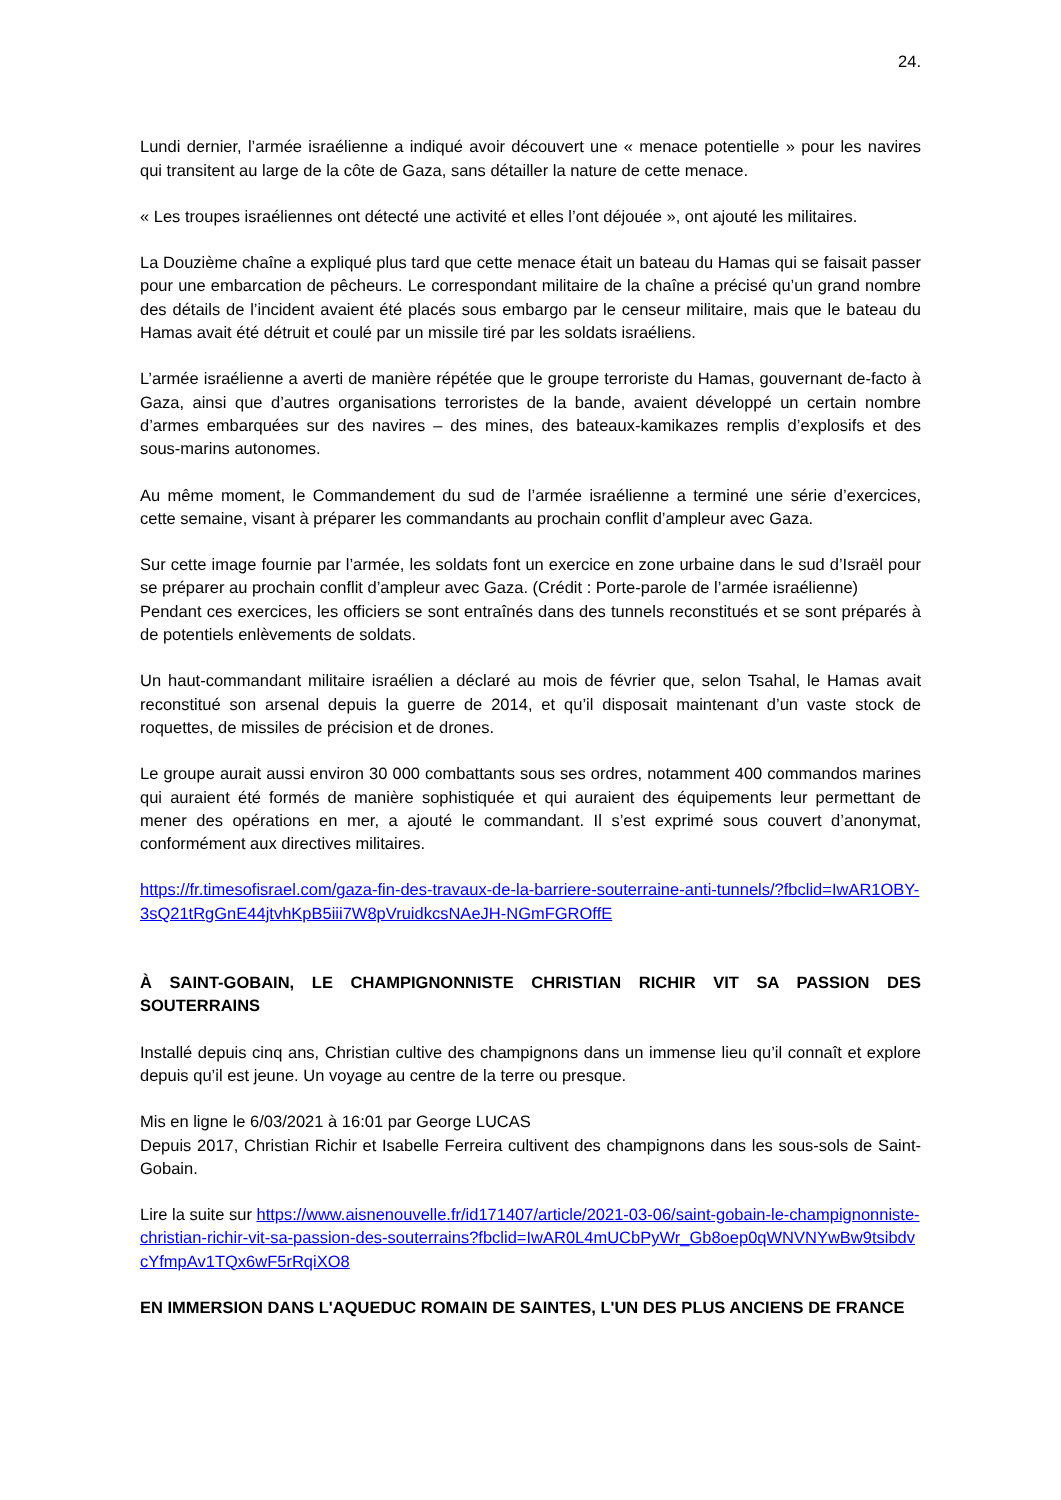24.
Lundi dernier, l’armée israélienne a indiqué avoir découvert une « menace potentielle » pour les navires qui transitent au large de la côte de Gaza, sans détailler la nature de cette menace.
« Les troupes israéliennes ont détecté une activité et elles l’ont déjouée », ont ajouté les militaires.
La Douzième chaîne a expliqué plus tard que cette menace était un bateau du Hamas qui se faisait passer pour une embarcation de pêcheurs. Le correspondant militaire de la chaîne a précisé qu’un grand nombre des détails de l’incident avaient été placés sous embargo par le censeur militaire, mais que le bateau du Hamas avait été détruit et coulé par un missile tiré par les soldats israéliens.
L’armée israélienne a averti de manière répétée que le groupe terroriste du Hamas, gouvernant de-facto à Gaza, ainsi que d’autres organisations terroristes de la bande, avaient développé un certain nombre d’armes embarquées sur des navires – des mines, des bateaux-kamikazes remplis d’explosifs et des sous-marins autonomes.
Au même moment, le Commandement du sud de l’armée israélienne a terminé une série d’exercices, cette semaine, visant à préparer les commandants au prochain conflit d’ampleur avec Gaza.
Sur cette image fournie par l’armée, les soldats font un exercice en zone urbaine dans le sud d’Israël pour se préparer au prochain conflit d’ampleur avec Gaza. (Crédit : Porte-parole de l’armée israélienne)
Pendant ces exercices, les officiers se sont entraînés dans des tunnels reconstitués et se sont préparés à de potentiels enlèvements de soldats.
Un haut-commandant militaire israélien a déclaré au mois de février que, selon Tsahal, le Hamas avait reconstitué son arsenal depuis la guerre de 2014, et qu’il disposait maintenant d’un vaste stock de roquettes, de missiles de précision et de drones.
Le groupe aurait aussi environ 30 000 combattants sous ses ordres, notamment 400 commandos marines qui auraient été formés de manière sophistiquée et qui auraient des équipements leur permettant de mener des opérations en mer, a ajouté le commandant. Il s’est exprimé sous couvert d’anonymat, conformément aux directives militaires.
https://fr.timesofisrael.com/gaza-fin-des-travaux-de-la-barriere-souterraine-anti-tunnels/?fbclid=IwAR1OBY-3sQ21tRgGnE44jtvhKpB5iii7W8pVruidkcsNAeJH-NGmFGROffE
À SAINT-GOBAIN, LE CHAMPIGNONNISTE CHRISTIAN RICHIR VIT SA PASSION DES SOUTERRAINS
Installé depuis cinq ans, Christian cultive des champignons dans un immense lieu qu’il connaît et explore depuis qu’il est jeune. Un voyage au centre de la terre ou presque.
Mis en ligne le 6/03/2021 à 16:01 par George LUCAS
Depuis 2017, Christian Richir et Isabelle Ferreira cultivent des champignons dans les sous-sols de Saint-Gobain.
Lire la suite sur https://www.aisnenouvelle.fr/id171407/article/2021-03-06/saint-gobain-le-champignonniste-christian-richir-vit-sa-passion-des-souterrains?fbclid=IwAR0L4mUCbPyWr_Gb8oep0qWNVNYwBw9tsibdvcYfmpAv1TQx6wF5rRqiXO8
EN IMMERSION DANS L'AQUEDUC ROMAIN DE SAINTES, L'UN DES PLUS ANCIENS DE FRANCE